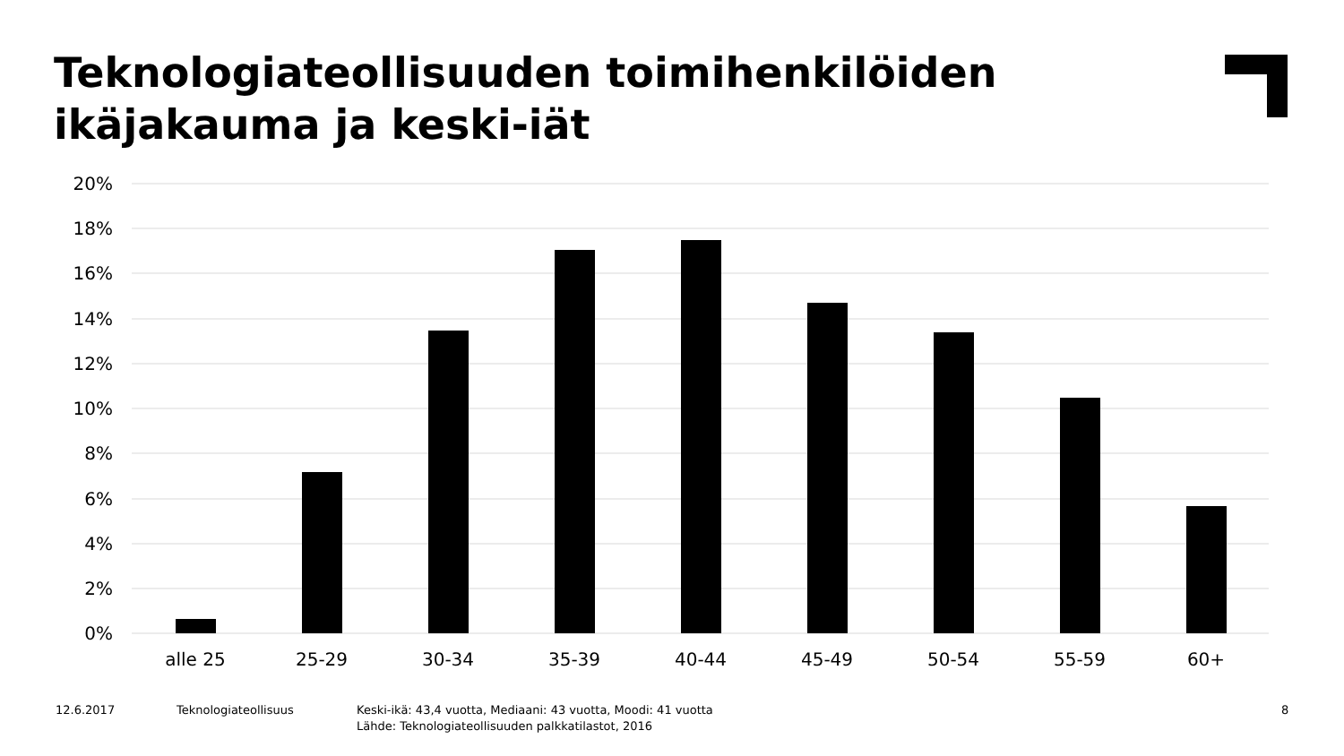Teknologiateollisuuden toimihenkilöiden
ikäjakauma ja keski-iät
20%
18%
16%
14%
12%
10%
8%
6%
4%
2%
0%
alle 25
25-29
30-34
35-39
40-44
45-49
50-54
55-59
60+
12.6.2017 Teknologiateollisuus
Keski-ikä: 43,4 vuotta, Mediaani: 43 vuotta, Moodi: 41 vuotta
Lähde: Teknologiateollisuuden palkkatilastot, 2016
8